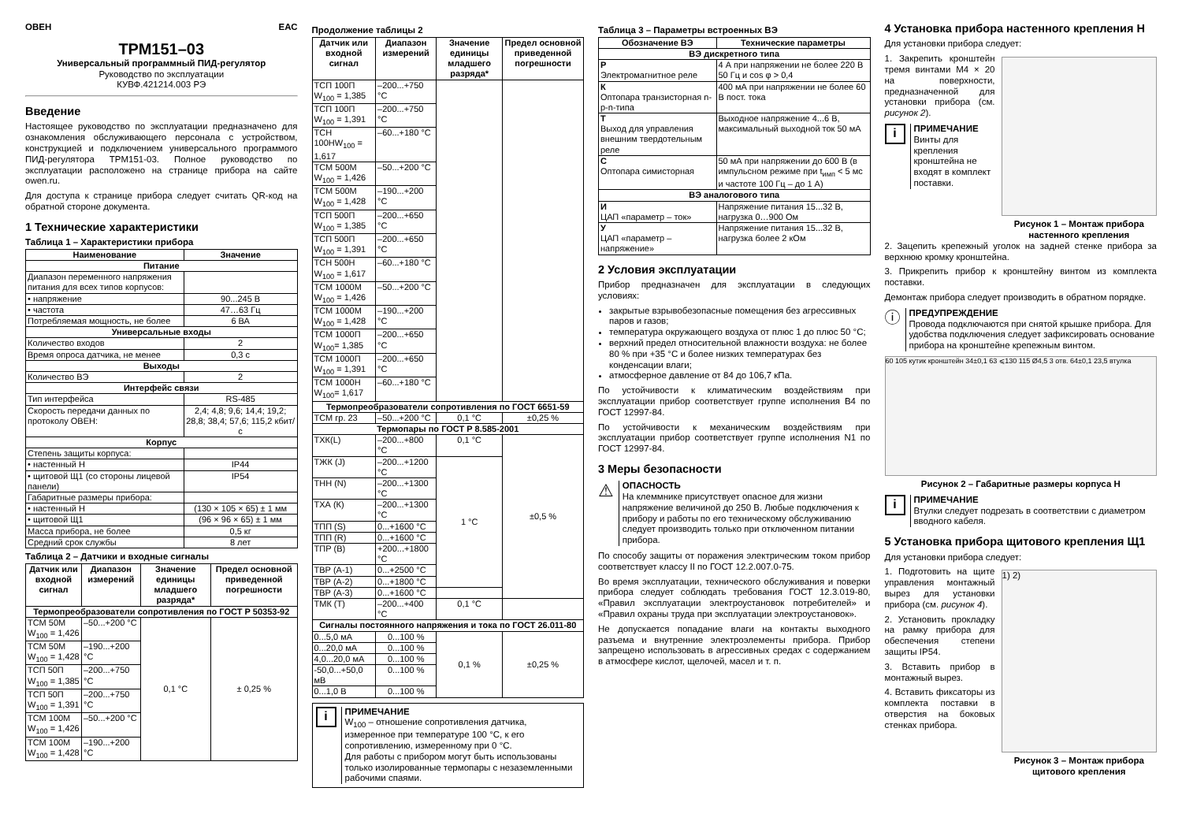ОВЕН ЕАС
ТРМ151–03
Универсальный программный ПИД-регулятор
Руководство по эксплуатации
КУВФ.421214.003 РЭ
Введение
Настоящее руководство по эксплуатации предназначено для ознакомления обслуживающего персонала с устройством, конструкцией и подключением универсального программого ПИД-регулятора ТРМ151-03. Полное руководство по эксплуатации расположено на странице прибора на сайте owen.ru.
Для доступа к странице прибора следует считать QR-код на обратной стороне документа.
1 Технические характеристики
Таблица 1 – Характеристики прибора
| Наименование | Значение |
| --- | --- |
| Питание | |
| Диапазон переменного напряжения питания для всех типов корпусов: | |
| • напряжение | 90...245 В |
| • частота | 47…63 Гц |
| Потребляемая мощность, не более | 6 ВА |
| Универсальные входы | |
| Количество входов | 2 |
| Время опроса датчика, не менее | 0,3 с |
| Выходы | |
| Количество ВЭ | 2 |
| Интерфейс связи | |
| Тип интерфейса | RS-485 |
| Скорость передачи данных по протоколу ОВЕН: | 2,4; 4,8; 9,6; 14,4; 19,2; 28,8; 38,4; 57,6; 115,2 кбит/с |
| Корпус | |
| Степень защиты корпуса: | |
| • настенный Н | IP44 |
| • щитовой Щ1 (со стороны лицевой панели) | IP54 |
| Габаритные размеры прибора: | |
| • настенный Н | (130 × 105 × 65) ± 1 мм |
| • щитовой Щ1 | (96 × 96 × 65) ± 1 мм |
| Масса прибора, не более | 0,5 кг |
| Средний срок службы | 8 лет |
Таблица 2 – Датчики и входные сигналы
| Датчик или входной сигнал | Диапазон измерений | Значение единицы младшего разряда* | Предел основной приведен­ной погрешности |
| --- | --- | --- | --- |
| Термопреобразователи сопротивления по ГОСТ Р 50353-92 | | | |
| ТСМ 50М W<sub>100</sub> = 1,426 | –50...+200 °C | 0,1 °C | ± 0,25 % |
| ТСМ 50М W<sub>100</sub> = 1,428 | –190...+200 °C | | |
| ТСП 50П W<sub>100</sub> = 1,385 | –200...+750 °C | | |
| ТСП 50П W<sub>100</sub> = 1,391 | –200...+750 °C | | |
| ТСМ 100М W<sub>100</sub> = 1,426 | –50...+200 °C | | |
| ТСМ 100М W<sub>100</sub> = 1,428 | –190...+200 °C | | |
Продолжение таблицы 2
| Датчик или входной сигнал | Диапазон измерений | Значение единицы младшего разряда* | Предел основной приведен­ной погрешности |
| --- | --- | --- | --- |
| ТСП 100П W<sub>100</sub> = 1,385 | –200...+750 °C | | |
| ТСП 100П W<sub>100</sub> = 1,391 | –200...+750 °C | | |
| ТСН 100НW<sub>100</sub> = 1,617 | –60...+180 °C | | |
| ТСМ 500М W<sub>100</sub> = 1,426 | –50...+200 °C | | |
| ТСМ 500М W<sub>100</sub> = 1,428 | –190...+200 °C | | |
| ТСП 500П W<sub>100</sub> = 1,385 | –200...+650 °C | | |
| ТСП 500П W<sub>100</sub> = 1,391 | –200...+650 °C | | |
| ТСН 500Н W<sub>100</sub> = 1,617 | –60...+180 °C | | |
| ТСМ 1000М W<sub>100</sub> = 1,426 | –50...+200 °C | | |
| ТСМ 1000М W<sub>100</sub> = 1,428 | –190...+200 °C | | |
| ТСМ 1000П W<sub>100</sub>= 1,385 | –200...+650 °C | | |
| ТСМ 1000П W<sub>100</sub> = 1,391 | –200...+650 °C | | |
| ТСМ 1000Н W<sub>100</sub>= 1,617 | –60...+180 °C | | |
| Термопреобразователи сопротивления по ГОСТ 6651-59 | | | |
| ТСМ гр. 23 | –50...+200 °C | 0,1 °C | ±0,25 % |
| Термопары по ГОСТ Р 8.585-2001 | | | |
| ТХК(L) | –200...+800 °C | 0,1 °C | ±0,5 % |
| ТЖК (J) | –200...+1200 °C | 1 °C | |
| ТНН (N) | –200...+1300 °C | | |
| ТХА (К) | –200...+1300 °C | | |
| ТПП (S) | 0...+1600 °C | | |
| ТПП (R) | 0...+1600 °C | | |
| ТПР (B) | +200...+1800 °C | | |
| ТВР (А-1) | 0...+2500 °C | | |
| ТВР (А-2) | 0...+1800 °C | | |
| ТВР (А-3) | 0...+1600 °C | | |
| ТМК (Т) | –200...+400 °C | 0,1 °C | |
| Сигналы постоянного напряжения и тока по ГОСТ 26.011-80 | | | |
| 0...5,0 мА | 0...100 % | 0,1 % | ±0,25 % |
| 0...20,0 мА | 0...100 % | | |
| 4,0...20,0 мА | 0...100 % | | |
| -50,0...+50,0 мВ | 0...100 % | | |
| 0...1,0 В | 0...100 % | | |
i
ПРИМЕЧАНИЕ
W<sub>100</sub> – отношение сопротивления датчика, измеренное при температуре 100 °C, к его сопротивлению, измеренному при 0 °C.
Для работы с прибором могут быть использованы только изолированные термопары с незаземленными рабочими спаями.
Таблица 3 – Параметры встроенных ВЭ
| Обозначение ВЭ | Технические параметры |
| --- | --- |
| ВЭ дискретного типа | |
| Р Электромагнитное реле | 4 А при напряжении не более 220 В 50 Гц и cos φ > 0,4 |
| К Оптопара транзисторная n-p-n-типа | 400 мА при напряжении не более 60 В пост. тока |
| Т Выход для управления внешним твердотельным реле | Выходное напряжение 4...6 В, максимальный выходной ток 50 мА |
| С Оптопара симисторная | 50 мА при напряжении до 600 В (в импульсном режиме при t<sub>имп</sub> < 5 мс и частоте 100 Гц – до 1 А) |
| ВЭ аналогового типа | |
| И ЦАП «параметр – ток» | Напряжение питания 15...32 В, нагрузка 0…900 Ом |
| У ЦАП «параметр – напряжение» | Напряжение питания 15...32 В, нагрузка более 2 кОм |
2 Условия эксплуатации
Прибор предназначен для эксплуатации в следующих условиях:
закрытые взрывобезопасные помещения без агрессивных паров и газов;
температура окружающего воздуха от плюс 1 до плюс 50 °C;
верхний предел относительной влажности воздуха: не более 80 % при +35 °C и более низких температурах без конденсации влаги;
атмосферное давление от 84 до 106,7 кПа.
По устойчивости к климатическим воздействиям при эксплуатации прибор соответствует группе исполнения В4 по ГОСТ 12997-84.
По устойчивости к механическим воздействиям при эксплуатации прибор соответствует группе исполнения N1 по ГОСТ 12997-84.
3 Меры безопасности
⚠
ОПАСНОСТЬ
На клеммнике присутствует опасное для жизни напряжение величиной до 250 В. Любые подключения к прибору и работы по его техническому обслуживанию следует производить только при отключенном питании прибора.
По способу защиты от поражения электрическим током прибор соответствует классу II по ГОСТ 12.2.007.0-75.
Во время эксплуатации, технического обслуживания и поверки прибора следует соблюдать требования ГОСТ 12.3.019-80, «Правил эксплуатации электроустановок потребителей» и «Правил охраны труда при эксплуатации электроустановок».
Не допускается попадание влаги на контакты выходного разъема и внутренние электроэлементы прибора. Прибор запрещено использовать в агрессивных средах с содержанием в атмосфере кислот, щелочей, масел и т. п.
4 Установка прибора настенного крепления Н
Для установки прибора следует:
1. Закрепить кронштейн тремя винтами М4 × 20 на поверхности, предназначенной для установки прибора (см. рисунок 2).
i
ПРИМЕЧА­НИЕ
Винты для крепления кронштейна не входят в комплект поставки.
Рисунок 1 – Монтаж прибора настенного крепления
2. Зацепить крепежный уголок на задней стенке прибора за верхнюю кромку кронштейна.
3. Прикрепить прибор к кронштейну винтом из комплекта поставки.
Демонтаж прибора следует производить в обратном порядке.
ⓘ
ПРЕДУПРЕЖДЕНИЕ
Провода подключаются при снятой крышке прибора. Для удобства подключения следует зафиксировать основание прибора на кронштейне крепежным винтом.
60 105 кутик кронштейн 34±0,1 63 ⩽130 115 Ø4,5 3 отв. 64±0,1 23,5 втулка
Рисунок 2 – Габаритные размеры корпуса Н
i
ПРИМЕЧАНИЕ
Втулки следует подрезать в соответствии с диаметром вводного кабеля.
5 Установка прибора щитового крепления Щ1
Для установки прибора следует:
1. Подготовить на щите управления монтажный вырез для установки прибора (см. рисунок 4).
2. Установить прокладку на рамку прибора для обеспечения степени защиты IP54.
3. Вставить прибор в монтажный вырез.
4. Вставить фиксаторы из комплекта поставки в отверстия на боковых стенках прибора.
1) 2)
Рисунок 3 – Монтаж прибора щитового крепления